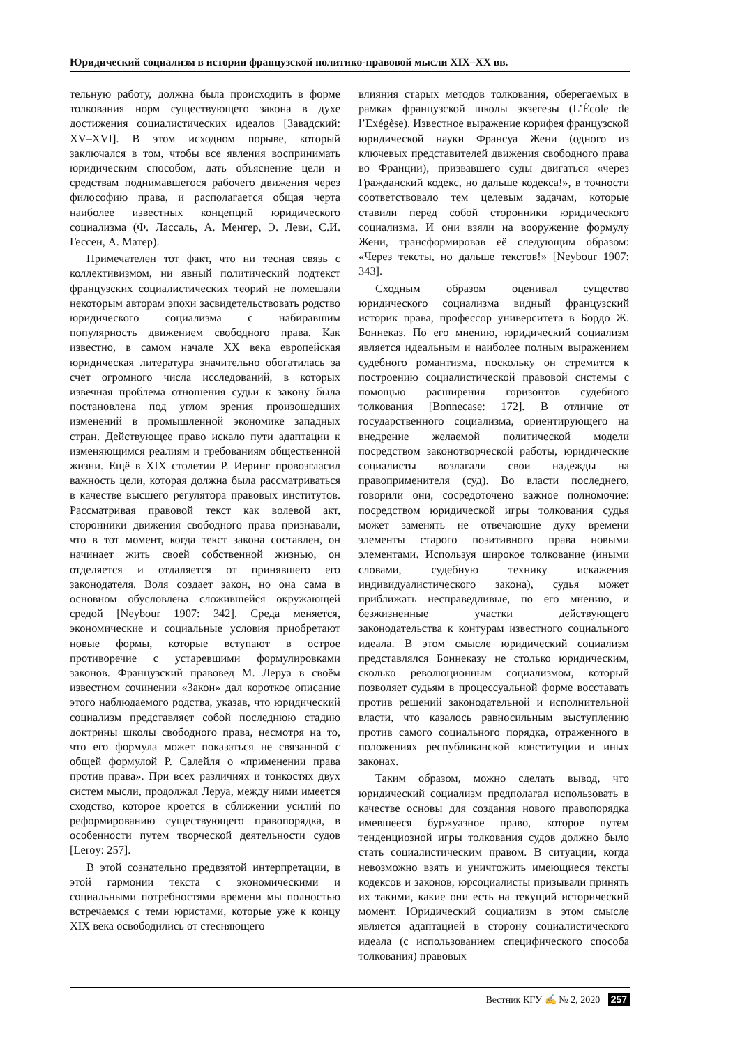Юридический социализм в истории французской политико-правовой мысли XIX–XX вв.
тельную работу, должна была происходить в форме толкования норм существующего закона в духе достижения социалистических идеалов [Завадский: XV–XVI]. В этом исходном порыве, который заключался в том, чтобы все явления воспринимать юридическим способом, дать объяснение цели и средствам поднимавшегося рабочего движения через философию права, и располагается общая черта наиболее известных концепций юридического социализма (Ф. Лассаль, А. Менгер, Э. Леви, С.И. Гессен, А. Матер).
Примечателен тот факт, что ни тесная связь с коллективизмом, ни явный политический подтекст французских социалистических теорий не помешали некоторым авторам эпохи засвидетельствовать родство юридического социализма с набиравшим популярность движением свободного права. Как известно, в самом начале XX века европейская юридическая литература значительно обогатилась за счет огромного числа исследований, в которых извечная проблема отношения судьи к закону была постановлена под углом зрения произошедших изменений в промышленной экономике западных стран. Действующее право искало пути адаптации к изменяющимся реалиям и требованиям общественной жизни. Ещё в XIX столетии Р. Иеринг провозгласил важность цели, которая должна была рассматриваться в качестве высшего регулятора правовых институтов. Рассматривая правовой текст как волевой акт, сторонники движения свободного права признавали, что в тот момент, когда текст закона составлен, он начинает жить своей собственной жизнью, он отделяется и отдаляется от принявшего его законодателя. Воля создает закон, но она сама в основном обусловлена сложившейся окружающей средой [Neybour 1907: 342]. Среда меняется, экономические и социальные условия приобретают новые формы, которые вступают в острое противоречие с устаревшими формулировками законов. Французский правовед М. Леруа в своём известном сочинении «Закон» дал короткое описание этого наблюдаемого родства, указав, что юридический социализм представляет собой последнюю стадию доктрины школы свободного права, несмотря на то, что его формула может показаться не связанной с общей формулой Р. Салейля о «применении права против права». При всех различиях и тонкостях двух систем мысли, продолжал Леруа, между ними имеется сходство, которое кроется в сближении усилий по реформированию существующего правопорядка, в особенности путем творческой деятельности судов [Leroy: 257].
В этой сознательно предвзятой интерпретации, в этой гармонии текста с экономическими и социальными потребностями времени мы полностью встречаемся с теми юристами, которые уже к концу XIX века освободились от стесняющего
влияния старых методов толкования, оберегаемых в рамках французской школы экзегезы (L’École de l’Exégèse). Известное выражение корифея французской юридической науки Франсуа Жени (одного из ключевых представителей движения свободного права во Франции), призвавшего суды двигаться «через Гражданский кодекс, но дальше кодекса!», в точности соответствовало тем целевым задачам, которые ставили перед собой сторонники юридического социализма. И они взяли на вооружение формулу Жени, трансформировав её следующим образом: «Через тексты, но дальше текстов!» [Neybour 1907: 343].
Сходным образом оценивал существо юридического социализма видный французский историк права, профессор университета в Бордо Ж. Боннеказ. По его мнению, юридический социализм является идеальным и наиболее полным выражением судебного романтизма, поскольку он стремится к построению социалистической правовой системы с помощью расширения горизонтов судебного толкования [Bonnecase: 172]. В отличие от государственного социализма, ориентирующего на внедрение желаемой политической модели посредством законотворческой работы, юридические социалисты возлагали свои надежды на правоприменителя (суд). Во власти последнего, говорили они, сосредоточено важное полномочие: посредством юридической игры толкования судья может заменять не отвечающие духу времени элементы старого позитивного права новыми элементами. Используя широкое толкование (иными словами, судебную технику искажения индивидуалистического закона), судья может приближать несправедливые, по его мнению, и безжизненные участки действующего законодательства к контурам известного социального идеала. В этом смысле юридический социализм представлялся Боннеказу не столько юридическим, сколько революционным социализмом, который позволяет судьям в процессуальной форме восставать против решений законодательной и исполнительной власти, что казалось равносильным выступлению против самого социального порядка, отраженного в положениях республиканской конституции и иных законах.
Таким образом, можно сделать вывод, что юридический социализм предполагал использовать в качестве основы для создания нового правопорядка имевшееся буржуазное право, которое путем тенденциозной игры толкования судов должно было стать социалистическим правом. В ситуации, когда невозможно взять и уничтожить имеющиеся тексты кодексов и законов, юрсоциалисты призывали принять их такими, какие они есть на текущий исторический момент. Юридический социализм в этом смысле является адаптацией в сторону социалистического идеала (с использованием специфического способа толкования) правовых
Вестник КГУ ✍ № 2, 2020 257